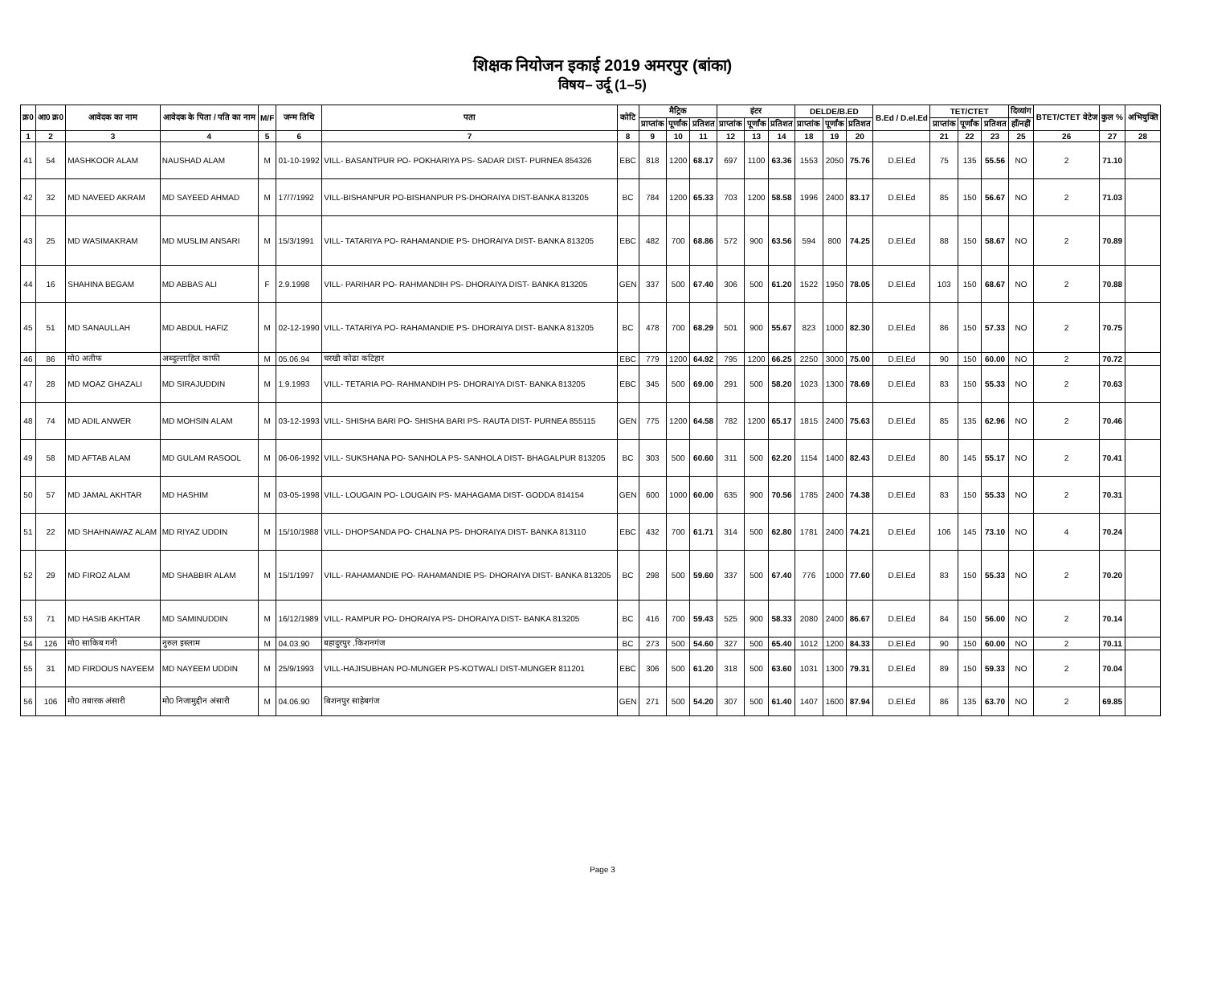शिक्षक नियोजन इकाई 2019 अमरपुर (बांका)
विषय– उर्दू (1–5)
| क्र0 | आ0 क्र0 | आवेदक का नाम | आवेदक के पिता / पति का नाम | M/F | जन्म तिथि | पता | कोटि | मैट्रिक | | | इंटर | | | DELDE/B.ED | | | B.Ed / D.el.Ed | TET/CTET | | | दिव्यांग | BTET/CTET वेटेज | कुल % | अभियुक्ति |
| --- | --- | --- | --- | --- | --- | --- | --- | --- | --- | --- | --- | --- | --- | --- | --- | --- | --- | --- | --- | --- | --- | --- | --- | --- |
| | | | | | | | | प्राप्तांक | पूर्णांक | प्रतिशत | प्राप्तांक | पूर्णांक | प्रतिशत | प्राप्तांक | पूर्णांक | प्रतिशत | | प्राप्तांक | पूर्णांक | प्रतिशत | हाँ/नहीं | | | |
| 1 | 2 | 3 | 4 | 5 | 6 | 7 | 8 | 9 | 10 | 11 | 12 | 13 | 14 | 18 | 19 | 20 | | 21 | 22 | 23 | 25 | 26 | 27 | 28 |
| 41 | 54 | MASHKOOR ALAM | NAUSHAD ALAM | M | 01-10-1992 | VILL- BASANTPUR PO- POKHARIYA PS- SADAR DIST- PURNEA 854326 | EBC | 818 | 1200 | 68.17 | 697 | 1100 | 63.36 | 1553 | 2050 | 75.76 | D.El.Ed | 75 | 135 | 55.56 | NO | 2 | 71.10 | |
| 42 | 32 | MD NAVEED AKRAM | MD SAYEED AHMAD | M | 17/7/1992 | VILL-BISHANPUR PO-BISHANPUR PS-DHORAIYA DIST-BANKA 813205 | BC | 784 | 1200 | 65.33 | 703 | 1200 | 58.58 | 1996 | 2400 | 83.17 | D.El.Ed | 85 | 150 | 56.67 | NO | 2 | 71.03 | |
| 43 | 25 | MD WASIMAKRAM | MD MUSLIM ANSARI | M | 15/3/1991 | VILL- TATARIYA PO- RAHAMANDIE PS- DHORAIYA DIST- BANKA 813205 | EBC | 482 | 700 | 68.86 | 572 | 900 | 63.56 | 594 | 800 | 74.25 | D.El.Ed | 88 | 150 | 58.67 | NO | 2 | 70.89 | |
| 44 | 16 | SHAHINA BEGAM | MD ABBAS ALI | F | 2.9.1998 | VILL- PARIHAR PO- RAHMANDIH PS- DHORAIYA DIST- BANKA 813205 | GEN | 337 | 500 | 67.40 | 306 | 500 | 61.20 | 1522 | 1950 | 78.05 | D.El.Ed | 103 | 150 | 68.67 | NO | 2 | 70.88 | |
| 45 | 51 | MD SANAULLAH | MD ABDUL HAFIZ | M | 02-12-1990 | VILL- TATARIYA PO- RAHAMANDIE PS- DHORAIYA DIST- BANKA 813205 | BC | 478 | 700 | 68.29 | 501 | 900 | 55.67 | 823 | 1000 | 82.30 | D.El.Ed | 86 | 150 | 57.33 | NO | 2 | 70.75 | |
| 46 | 86 | मो0 अतीफ | अब्दुल्लाहिल काफी | M | 05.06.94 | चरखी कोढा कटिहार | EBC | 779 | 1200 | 64.92 | 795 | 1200 | 66.25 | 2250 | 3000 | 75.00 | D.El.Ed | 90 | 150 | 60.00 | NO | 2 | 70.72 | |
| 47 | 28 | MD MOAZ GHAZALI | MD SIRAJUDDIN | M | 1.9.1993 | VILL- TETARIA PO- RAHMANDIH PS- DHORAIYA DIST- BANKA 813205 | EBC | 345 | 500 | 69.00 | 291 | 500 | 58.20 | 1023 | 1300 | 78.69 | D.El.Ed | 83 | 150 | 55.33 | NO | 2 | 70.63 | |
| 48 | 74 | MD ADIL ANWER | MD MOHSIN ALAM | M | 03-12-1993 | VILL- SHISHA BARI PO- SHISHA BARI PS- RAUTA DIST- PURNEA 855115 | GEN | 775 | 1200 | 64.58 | 782 | 1200 | 65.17 | 1815 | 2400 | 75.63 | D.El.Ed | 85 | 135 | 62.96 | NO | 2 | 70.46 | |
| 49 | 58 | MD AFTAB ALAM | MD GULAM RASOOL | M | 06-06-1992 | VILL- SUKSHANA PO- SANHOLA PS- SANHOLA DIST- BHAGALPUR 813205 | BC | 303 | 500 | 60.60 | 311 | 500 | 62.20 | 1154 | 1400 | 82.43 | D.El.Ed | 80 | 145 | 55.17 | NO | 2 | 70.41 | |
| 50 | 57 | MD JAMAL AKHTAR | MD HASHIM | M | 03-05-1998 | VILL- LOUGAIN PO- LOUGAIN PS- MAHAGAMA DIST- GODDA 814154 | GEN | 600 | 1000 | 60.00 | 635 | 900 | 70.56 | 1785 | 2400 | 74.38 | D.El.Ed | 83 | 150 | 55.33 | NO | 2 | 70.31 | |
| 51 | 22 | MD SHAHNAWAZ ALAM | MD RIYAZ UDDIN | M | 15/10/1988 | VILL- DHOPSANDA PO- CHALNA PS- DHORAIYA DIST- BANKA 813110 | EBC | 432 | 700 | 61.71 | 314 | 500 | 62.80 | 1781 | 2400 | 74.21 | D.El.Ed | 106 | 145 | 73.10 | NO | 4 | 70.24 | |
| 52 | 29 | MD FIROZ ALAM | MD SHABBIR ALAM | M | 15/1/1997 | VILL- RAHAMANDIE PO- RAHAMANDIE PS- DHORAIYA DIST- BANKA 813205 | BC | 298 | 500 | 59.60 | 337 | 500 | 67.40 | 776 | 1000 | 77.60 | D.El.Ed | 83 | 150 | 55.33 | NO | 2 | 70.20 | |
| 53 | 71 | MD HASIB AKHTAR | MD SAMINUDDIN | M | 16/12/1989 | VILL- RAMPUR PO- DHORAIYA PS- DHORAIYA DIST- BANKA 813205 | BC | 416 | 700 | 59.43 | 525 | 900 | 58.33 | 2080 | 2400 | 86.67 | D.El.Ed | 84 | 150 | 56.00 | NO | 2 | 70.14 | |
| 54 | 126 | मो0 साकिब गनी | नुरुल इस्लाम | M | 04.03.90 | बहादुरपुर ,किशनगंज | BC | 273 | 500 | 54.60 | 327 | 500 | 65.40 | 1012 | 1200 | 84.33 | D.El.Ed | 90 | 150 | 60.00 | NO | 2 | 70.11 | |
| 55 | 31 | MD FIRDOUS NAYEEM | MD NAYEEM UDDIN | M | 25/9/1993 | VILL-HAJISUBHAN PO-MUNGER PS-KOTWALI DIST-MUNGER 811201 | EBC | 306 | 500 | 61.20 | 318 | 500 | 63.60 | 1031 | 1300 | 79.31 | D.El.Ed | 89 | 150 | 59.33 | NO | 2 | 70.04 | |
| 56 | 106 | मो0 तबारक अंसारी | मो0 निजामुद्दीन अंसारी | M | 04.06.90 | बिशनपुर साहेबगंज | GEN | 271 | 500 | 54.20 | 307 | 500 | 61.40 | 1407 | 1600 | 87.94 | D.El.Ed | 86 | 135 | 63.70 | NO | 2 | 69.85 | |
Page 3